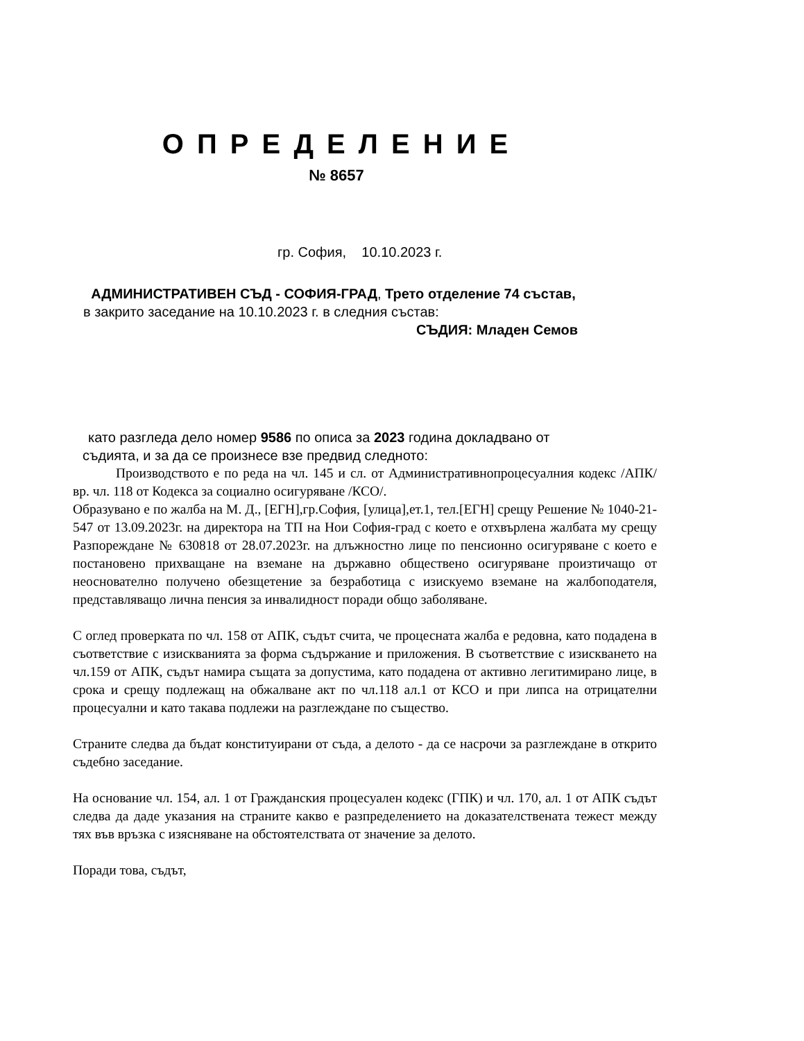О П Р Е Д Е Л Е Н И Е
№ 8657
гр. София, 10.10.2023 г.
АДМИНИСТРАТИВЕН СЪД - СОФИЯ-ГРАД, Трето отделение 74 състав,
в закрито заседание на 10.10.2023 г. в следния състав:
СЪДИЯ: Младен Семов
като разгледа дело номер 9586 по описа за 2023 година докладвано от
съдията, и за да се произнесе взе предвид следното:
Производството е по реда на чл. 145 и сл. от Административнопроцесуалния кодекс /АПК/ вр. чл. 118 от Кодекса за социално осигуряване /КСО/.
Образувано е по жалба на М. Д., [ЕГН],гр.София, [улица],ет.1, тел.[ЕГН] срещу Решение № 1040-21-547 от 13.09.2023г. на директора на ТП на Нои София-град с което е отхвърлена жалбата му срещу Разпореждане № 630818 от 28.07.2023г. на длъжностно лице по пенсионно осигуряване с което е постановено прихващане на вземане на държавно обществено осигуряване произтичащо от неоснователно получено обезщетение за безработица с изискуемо вземане на жалбоподателя, представляващо лична пенсия за инвалидност поради общо заболяване.
С оглед проверката по чл. 158 от АПК, съдът счита, че процесната жалба е редовна, като подадена в съответствие с изискванията за форма съдържание и приложения. В съответствие с изискването на чл.159 от АПК, съдът намира същата за допустима, като подадена от активно легитимирано лице, в срока и срещу подлежащ на обжалване акт по чл.118 ал.1 от КСО и при липса на отрицателни процесуални и като такава подлежи на разглеждане по същество.
Страните следва да бъдат конституирани от съда, а делото - да се насрочи за разглеждане в открито съдебно заседание.
На основание чл. 154, ал. 1 от Гражданския процесуален кодекс (ГПК) и чл. 170, ал. 1 от АПК съдът следва да даде указания на страните какво е разпределението на доказателствената тежест между тях във връзка с изясняване на обстоятелствата от значение за делото.
Поради това, съдът,